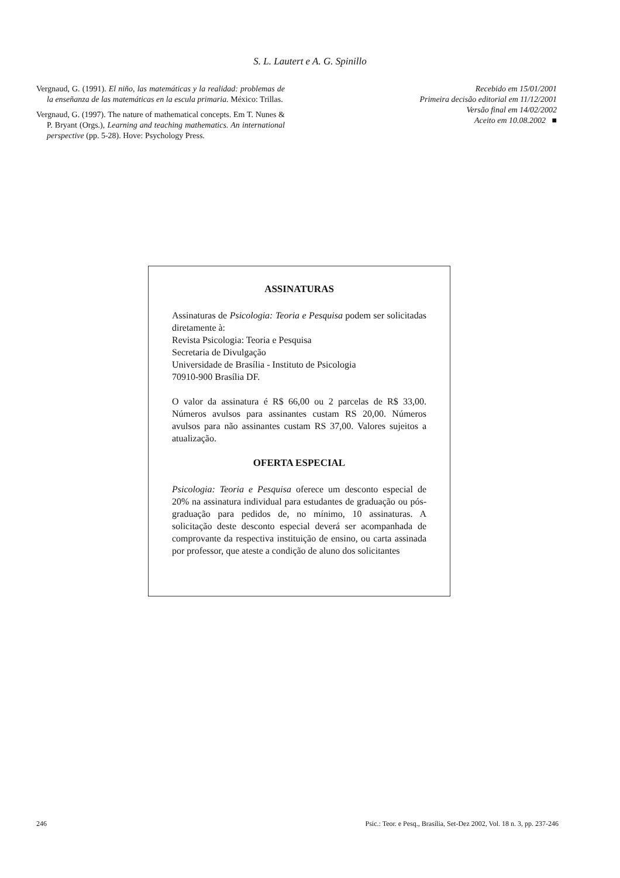S. L. Lautert e A. G. Spinillo
Vergnaud, G. (1991). El niño, las matemáticas y la realidad: problemas de la enseñanza de las matemáticas en la escula primaria. México: Trillas.
Vergnaud, G. (1997). The nature of mathematical concepts. Em T. Nunes & P. Bryant (Orgs.), Learning and teaching mathematics. An international perspective (pp. 5-28). Hove: Psychology Press.
Recebido em 15/01/2001
Primeira decisão editorial em 11/12/2001
Versão final em 14/02/2002
Aceito em 10.08.2002 ■
ASSINATURAS
Assinaturas de Psicologia: Teoria e Pesquisa podem ser solicitadas diretamente à:
Revista Psicologia: Teoria e Pesquisa
Secretaria de Divulgação
Universidade de Brasília - Instituto de Psicologia
70910-900 Brasília DF.
O valor da assinatura é R$ 66,00 ou 2 parcelas de R$ 33,00. Números avulsos para assinantes custam RS 20,00. Números avulsos para não assinantes custam RS 37,00. Valores sujeitos a atualização.
OFERTA ESPECIAL
Psicologia: Teoria e Pesquisa oferece um desconto especial de 20% na assinatura individual para estudantes de graduação ou pós-graduação para pedidos de, no mínimo, 10 assinaturas. A solicitação deste desconto especial deverá ser acompanhada de comprovante da respectiva instituição de ensino, ou carta assinada por professor, que ateste a condição de aluno dos solicitantes
246 Psic.: Teor. e Pesq., Brasília, Set-Dez 2002, Vol. 18 n. 3, pp. 237-246